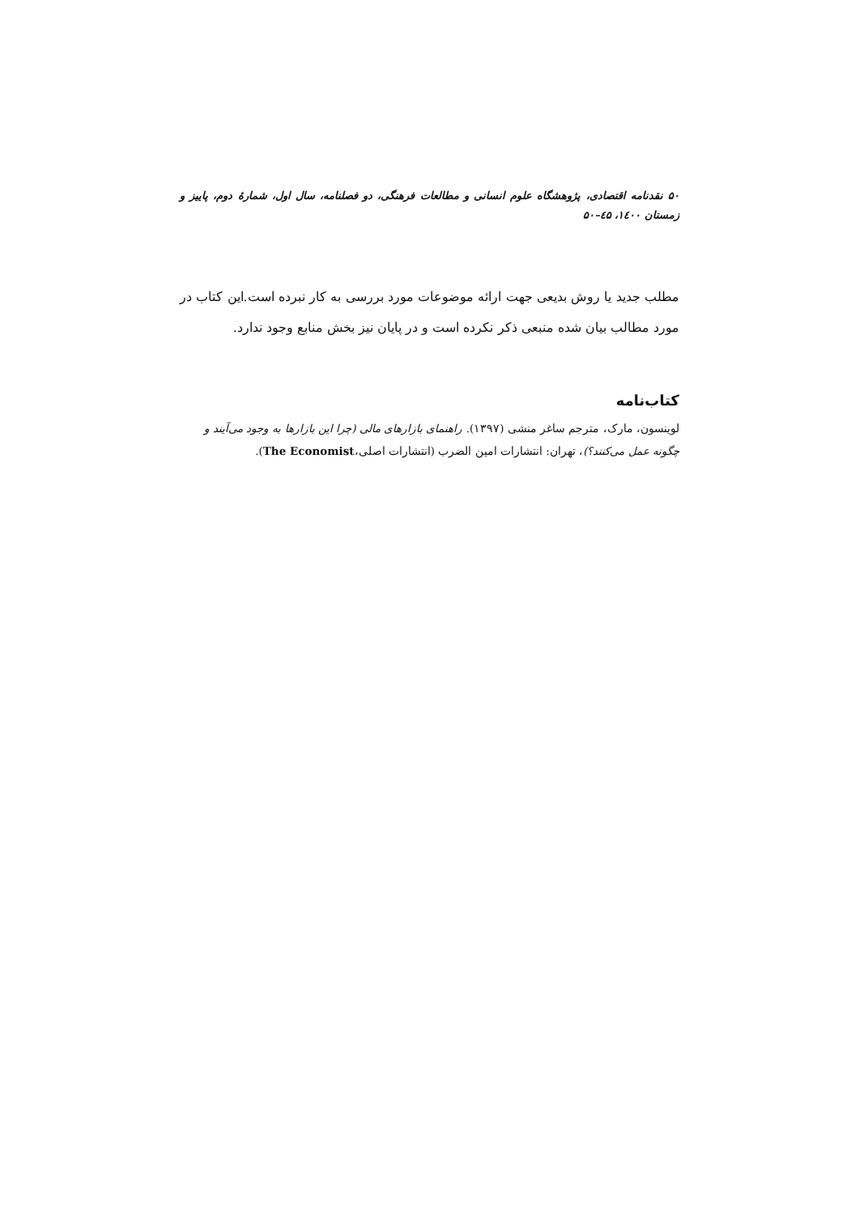۵۰ نقدنامه اقتصادی، پژوهشگاه علوم انسانی و مطالعات فرهنگی، دو فصلنامه، سال اول، شمارهٔ دوم، پاییز و زمستان ۱٤۰۰، ٤۵–۵۰
مطلب جدید یا روش بدیعی جهت ارائه موضوعات مورد بررسی به کار نبرده است.این کتاب در مورد مطالب بیان شده منبعی ذکر نکرده است و در پایان نیز بخش منابع وجود ندارد.
کتاب‌نامه
لوینسون، مارک، مترجم ساغر منشی (۱۳۹۷). راهنمای بازارهای مالی (چرا این بازارها به وجود می‌آیند و چگونه عمل می‌کنند؟)، تهران: انتشارات امین الضرب (انتشارات اصلی،The Economist).